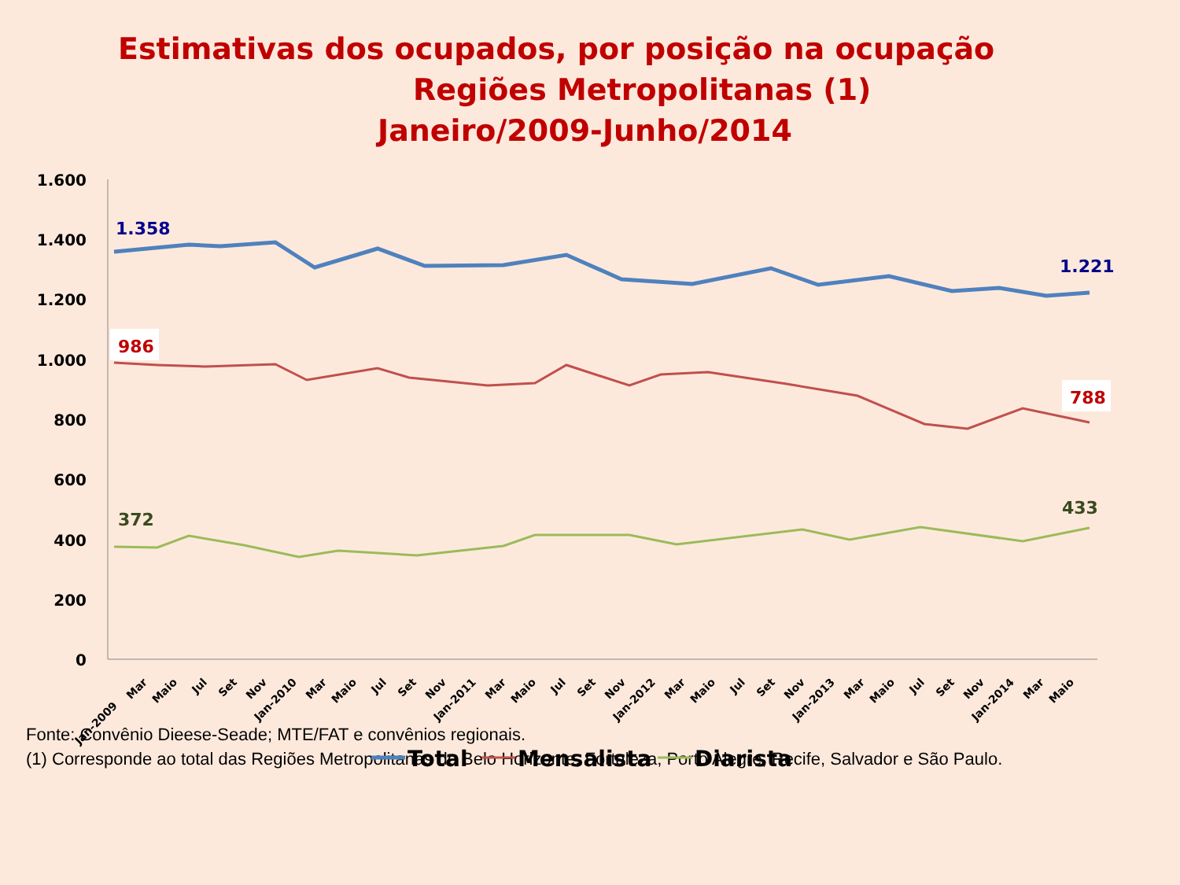Estimativas dos ocupados, por posição na ocupação
Regiões Metropolitanas (1)
Janeiro/2009-Junho/2014
1.600
1.400
1.200
1.000
800
600
400
200
0
1.358
1.221
986
788
372
433
Jan-2009
Mar
Maio
Jul
Set
Nov
Jan-2010
Mar
Maio
Jul
Set
Nov
Jan-2011
Mar
Maio
Jul
Set
Nov
Jan-2012
Mar
Maio
Jul
Set
Nov
Jan-2013
Mar
Maio
Jul
Set
Nov
Jan-2014
Mar
Maio
Total
Mensalista
Diarista
Fonte: Convênio Dieese-Seade; MTE/FAT e convênios regionais.
(1) Corresponde ao total das Regiões Metropolitanas de Belo Horizonte, Fortaleza, Porto Alegre, Recife, Salvador e São Paulo.